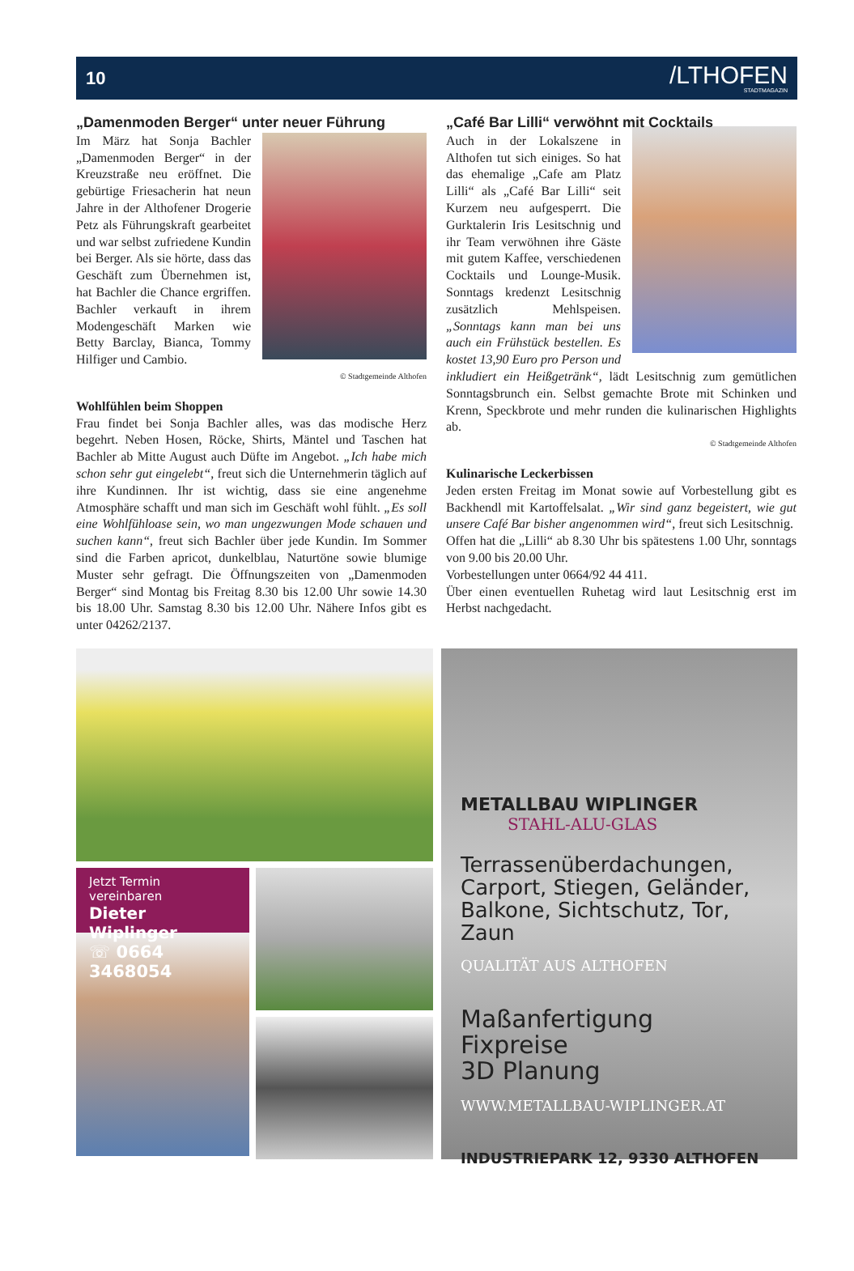10 /LTHOFEN
STADTMAGAZIN
„Damenmoden Berger“ unter neuer Führung
Im März hat Sonja Bachler „Damenmoden Berger“ in der Kreuzstraße neu eröffnet. Die gebürtige Friesacherin hat neun Jahre in der Althofener Drogerie Petz als Führungskraft gearbeitet und war selbst zufriedene Kundin bei Berger. Als sie hörte, dass das Geschäft zum Übernehmen ist, hat Bachler die Chance ergriffen. Bachler verkauft in ihrem Modengeschäft Marken wie Betty Barclay, Bianca, Tommy Hilfiger und Cambio.
© Stadtgemeinde Althofen
Wohlfühlen beim Shoppen
Frau findet bei Sonja Bachler alles, was das modische Herz begehrt. Neben Hosen, Röcke, Shirts, Mäntel und Taschen hat Bachler ab Mitte August auch Düfte im Angebot. „Ich habe mich schon sehr gut eingelebt“, freut sich die Unternehmerin täglich auf ihre Kundinnen. Ihr ist wichtig, dass sie eine angenehme Atmosphäre schafft und man sich im Geschäft wohl fühlt. „Es soll eine Wohlfühloase sein, wo man ungezwungen Mode schauen und suchen kann“, freut sich Bachler über jede Kundin. Im Sommer sind die Farben apricot, dunkelblau, Naturtöne sowie blumige Muster sehr gefragt. Die Öffnungszeiten von „Damenmoden Berger“ sind Montag bis Freitag 8.30 bis 12.00 Uhr sowie 14.30 bis 18.00 Uhr. Samstag 8.30 bis 12.00 Uhr. Nähere Infos gibt es unter 04262/2137.
„Café Bar Lilli“ verwöhnt mit Cocktails
Auch in der Lokalszene in Althofen tut sich einiges. So hat das ehemalige „Cafe am Platz Lilli“ als „Café Bar Lilli“ seit Kurzem neu aufgesperrt. Die Gurktalerin Iris Lesitschnig und ihr Team verwöhnen ihre Gäste mit gutem Kaffee, verschiedenen Cocktails und Lounge-Musik. Sonntags kredenzt Lesitschnig zusätzlich Mehlspeisen. „Sonntags kann man bei uns auch ein Frühstück bestellen. Es kostet 13,90 Euro pro Person und inkludiert ein Heißgetränk“, lädt Lesitschnig zum gemütlichen Sonntagsbrunch ein. Selbst gemachte Brote mit Schinken und Krenn, Speckbrote und mehr runden die kulinarischen Highlights ab.
© Stadtgemeinde Althofen
Kulinarische Leckerbissen
Jeden ersten Freitag im Monat sowie auf Vorbestellung gibt es Backhendl mit Kartoffelsalat. „Wir sind ganz begeistert, wie gut unsere Café Bar bisher angenommen wird“, freut sich Lesitschnig.
Offen hat die „Lilli“ ab 8.30 Uhr bis spätestens 1.00 Uhr, sonntags von 9.00 bis 20.00 Uhr.
Vorbestellungen unter 0664/92 44 411.
Über einen eventuellen Ruhetag wird laut Lesitschnig erst im Herbst nachgedacht.
Jetzt Termin vereinbaren
Dieter Wiplinger
☏ 0664 3468054
METALLBAU WIPLINGER
STAHL-ALU-GLAS
Terrassenüberdachungen, Carport, Stiegen, Geländer, Balkone, Sichtschutz, Tor, Zaun
QUALITÄT AUS ALTHOFEN
Maßanfertigung
Fixpreise
3D Planung
WWW.METALLBAU-WIPLINGER.AT
INDUSTRIEPARK 12, 9330 ALTHOFEN